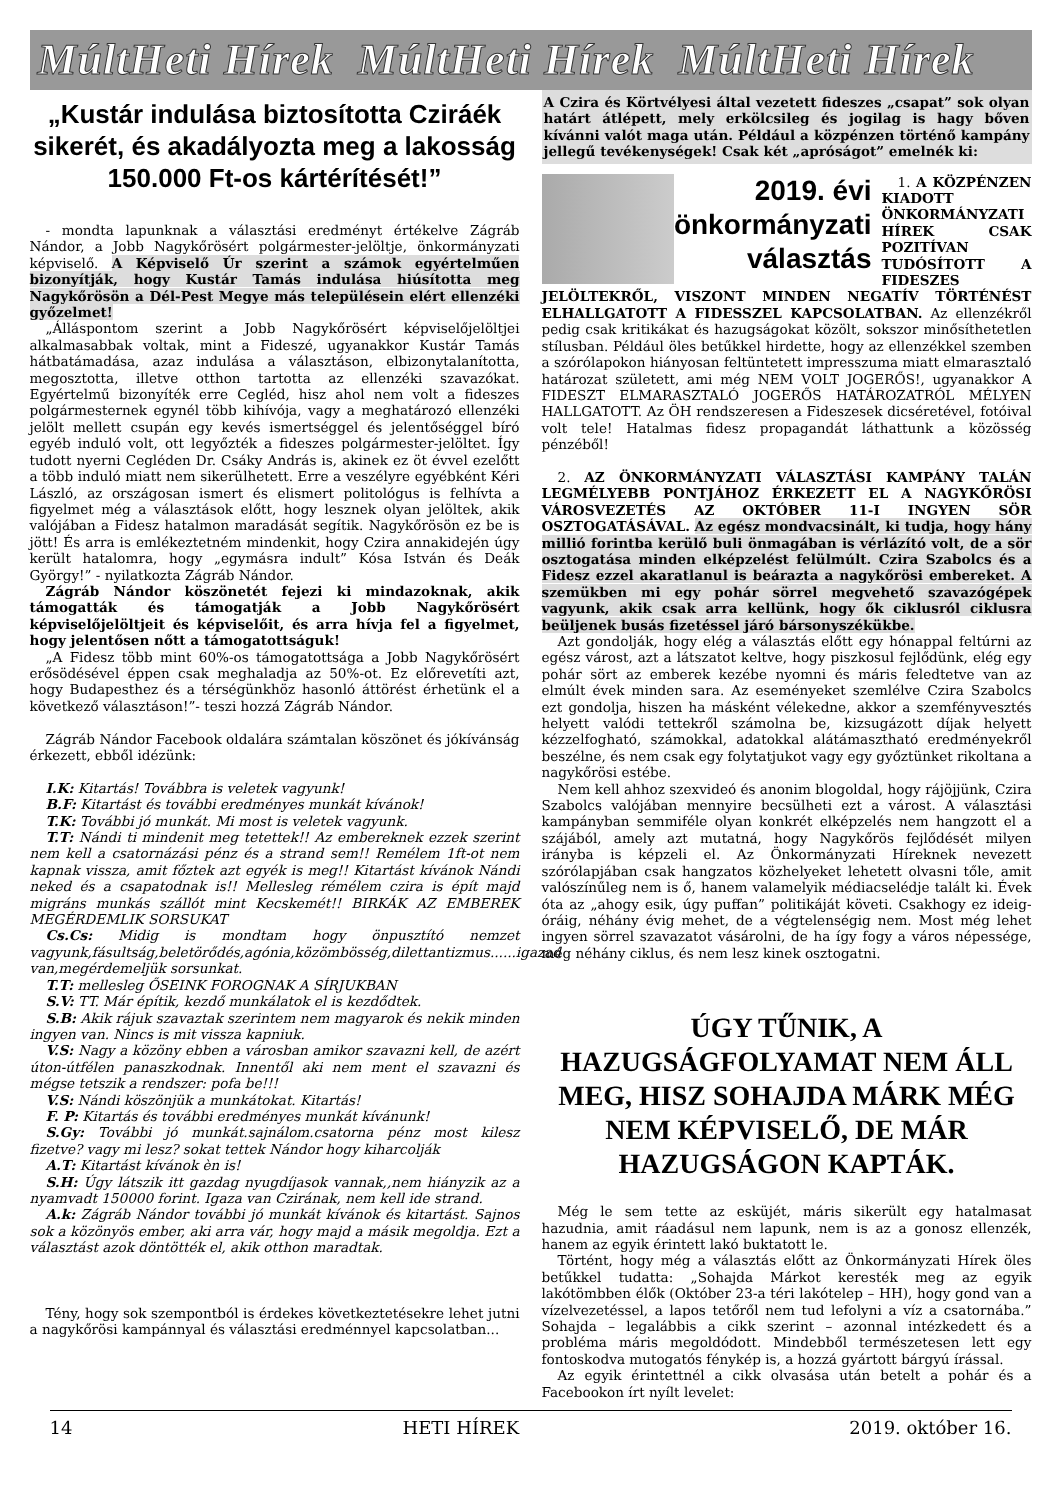MúltHeti Hírek MúltHeti Hírek MúltHeti Hírek
„Kustár indulása biztosította Cziráék sikerét, és akadályozta meg a lakosság 150.000 Ft-os kártérítését!”
- mondta lapunknak a választási eredményt értékelve Zágráb Nándor, a Jobb Nagykőrösért polgármester-jelöltje, önkormányzati képviselő. A Képviselő Úr szerint a számok egyértelműen bizonyítják, hogy Kustár Tamás indulása hiúsította meg Nagykőrösön a Dél-Pest Megye más településein elért ellenzéki győzelmet!
„Álláspontom szerint a Jobb Nagykőrösért képviselőjelöltjei alkalmasabbak voltak, mint a Fideszé, ugyanakkor Kustár Tamás hátbatámadása, azaz indulása a választáson, elbizonytalanította, megosztotta, illetve otthon tartotta az ellenzéki szavazókat. Egyértelmű bizonyíték erre Cegléd, hisz ahol nem volt a fideszes polgármesternek egynél több kihívója, vagy a meghatározó ellenzéki jelölt mellett csupán egy kevés ismertséggel és jelentőséggel bíró egyéb induló volt, ott legyőzték a fideszes polgármester-jelöltet. Így tudott nyerni Cegléden Dr. Csáky András is, akinek ez öt évvel ezelőtt a több induló miatt nem sikerülhetett. Erre a veszélyre egyébként Kéri László, az országosan ismert és elismert politológus is felhívta a figyelmet még a választások előtt, hogy lesznek olyan jelöltek, akik valójában a Fidesz hatalmon maradását segítik. Nagykőrösön ez be is jött! És arra is emlékeztetném mindenkit, hogy Czira annakidején úgy került hatalomra, hogy „egymásra indult” Kósa István és Deák György!” - nyilatkozta Zágráb Nándor.
Zágráb Nándor köszönetét fejezi ki mindazoknak, akik támogatták és támogatják a Jobb Nagykőrösért képviselőjelöltjeit és képviselőit, és arra hívja fel a figyelmet, hogy jelentősen nőtt a támogatottságuk!
„A Fidesz több mint 60%-os támogatottsága a Jobb Nagykőrösért erősödésével éppen csak meghaladja az 50%-ot. Ez előrevetíti azt, hogy Budapesthez és a térségünkhöz hasonló áttörést érhetünk el a következő választáson!”- teszi hozzá Zágráb Nándor.
Zágráb Nándor Facebook oldalára számtalan köszönet és jókívánság érkezett, ebből idézünk:
I.K: Kitartás! Továbbra is veletek vagyunk!
B.F: Kitartást és további eredményes munkát kívánok!
T.K: További jó munkát. Mi most is veletek vagyunk.
T.T: Nándi ti mindenit meg tetettek!! Az embereknek ezzek szerint nem kell a csatornázási pénz és a strand sem!! Remélem 1ft-ot nem kapnak vissza, amit főztek azt egyék is meg!! Kitartást kívánok Nándi neked és a csapatodnak is!! Mellesleg rémélem czira is épít majd migráns munkás szállót mint Kecskemét!! BIRKÁK AZ EMBEREK MEGÉRDEMLIK SORSUKAT
Cs.Cs: Midig is mondtam hogy önpusztító nemzet vagyunk,fásultság,beletörődés,agónia,közömbösség,dilettantizmus......igazad van,megérdemeljük sorsunkat.
T.T: mellesleg ŐSEINK FOROGNAK A SÍRJUKBAN
S.V: TT. Már építik, kezdő munkálatok el is kezdődtek.
S.B: Akik rájuk szavaztak szerintem nem magyarok és nekik minden ingyen van. Nincs is mit vissza kapniuk.
V.S: Nagy a közöny ebben a városban amikor szavazni kell, de azért úton-útfélen panaszkodnak. Innentől aki nem ment el szavazni és mégse tetszik a rendszer: pofa be!!!
V.S: Nándi köszönjük a munkátokat. Kitartás!
F. P: Kitartás és további eredményes munkát kívánunk!
S.Gy: További jó munkát.sajnálom.csatorna pénz most kilesz fizetve? vagy mi lesz? sokat tettek Nándor hogy kiharcolják
A.T: Kitartást kívánok èn is!
S.H: Úgy látszik itt gazdag nyugdíjasok vannak,,nem hiányzik az a nyamvadt 150000 forint. Igaza van Czirának, nem kell ide strand.
A.k: Zágráb Nándor további jó munkát kívánok és kitartást. Sajnos sok a közönyös ember, aki arra vár, hogy majd a másik megoldja. Ezt a választást azok döntötték el, akik otthon maradtak.
Tény, hogy sok szempontból is érdekes következtetésekre lehet jutni a nagykőrösi kampánnyal és választási eredménnyel kapcsolatban...
A Czira és Körtvélyesi által vezetett fideszes „csapat” sok olyan határt átlépett, mely erkölcsileg és jogilag is hagy bőven kívánni valót maga után. Például a közpénzen történő kampány jellegű tevékenységek! Csak két „apróságot” emelnék ki:
2019. évi
önkormányzati
választás
1. A KÖZPÉNZEN KIADOTT ÖNKORMÁNYZATI HÍREK CSAK POZITÍVAN TUDÓSÍTOTT A FIDESZES JELÖLTEKRŐL, VISZONT MINDEN NEGATÍV TÖRTÉNÉST ELHALLGATOTT A FIDESSZEL KAPCSOLATBAN. Az ellenzékről pedig csak kritikákat és hazugságokat közölt, sokszor minősíthetetlen stílusban. Például öles betűkkel hirdette, hogy az ellenzékkel szemben a szórólapokon hiányosan feltüntetett impresszuma miatt elmarasztaló határozat született, ami még NEM VOLT JOGERŐS!, ugyanakkor A FIDESZT ELMARASZTALÓ JOGERŐS HATÁROZATRÓL MÉLYEN HALLGATOTT. Az ÖH rendszeresen a Fideszesek dicséretével, fotóival volt tele! Hatalmas fidesz propagandát láthattunk a közösség pénzéből!
2. AZ ÖNKORMÁNYZATI VÁLASZTÁSI KAMPÁNY TALÁN LEGMÉLYEBB PONTJÁHOZ ÉRKEZETT EL A NAGYKŐRÖSI VÁROSVEZETÉS AZ OKTÓBER 11-I INGYEN SÖR OSZTOGATÁSÁVAL. Az egész mondvacsinált, ki tudja, hogy hány millió forintba kerülő buli önmagában is vérlázító volt, de a sör osztogatása minden elképzelést felülmúlt. Czira Szabolcs és a Fidesz ezzel akaratlanul is beárazta a nagykőrösi embereket. A szemükben mi egy pohár sörrel megvehető szavazógépek vagyunk, akik csak arra kellünk, hogy ők ciklusról ciklusra beüljenek busás fizetéssel járó bársonyszékükbe.
Azt gondolják, hogy elég a választás előtt egy hónappal feltúrni az egész várost, azt a látszatot keltve, hogy piszkosul fejlődünk, elég egy pohár sört az emberek kezébe nyomni és máris feledtetve van az elmúlt évek minden sara. Az eseményeket szemlélve Czira Szabolcs ezt gondolja, hiszen ha másként vélekedne, akkor a szemfényvesztés helyett valódi tettekről számolna be, kizsugázott díjak helyett kézzelfogható, számokkal, adatokkal alátámasztható eredményekről beszélne, és nem csak egy folytatjukot vagy egy győztünket rikoltana a nagykőrösi estébe.
Nem kell ahhoz szexvideó és anonim blogoldal, hogy rájöjjünk, Czira Szabolcs valójában mennyire becsülheti ezt a várost. A választási kampányban semmiféle olyan konkrét elképzelés nem hangzott el a szájából, amely azt mutatná, hogy Nagykőrös fejlődését milyen irányba is képzeli el. Az Önkormányzati Híreknek nevezett szórólapjában csak hangzatos közhelyeket lehetett olvasni tőle, amit valószínűleg nem is ő, hanem valamelyik médiacselédje talált ki. Évek óta az „ahogy esik, úgy puffan” politikáját követi. Csakhogy ez ideig-óráig, néhány évig mehet, de a végtelenségig nem. Most még lehet ingyen sörrel szavazatot vásárolni, de ha így fogy a város népessége, még néhány ciklus, és nem lesz kinek osztogatni.
ÚGY TŰNIK, A HAZUGSÁGFOLYAMAT NEM ÁLL MEG, HISZ SOHAJDA MÁRK MÉG NEM KÉPVISELŐ, DE MÁR HAZUGSÁGON KAPTÁK.
Még le sem tette az esküjét, máris sikerült egy hatalmasat hazudnia, amit ráadásul nem lapunk, nem is az a gonosz ellenzék, hanem az egyik érintett lakó buktatott le.
Történt, hogy még a választás előtt az Önkormányzati Hírek öles betűkkel tudatta: „Sohajda Márkot keresték meg az egyik lakótömbben élők (Október 23-a téri lakótelep – HH), hogy gond van a vízelvezetéssel, a lapos tetőről nem tud lefolyni a víz a csatornába.” Sohajda – legalábbis a cikk szerint – azonnal intézkedett és a probléma máris megoldódott. Mindebből természetesen lett egy fontoskodva mutogatós fénykép is, a hozzá gyártott bárgyú írással.
Az egyik érintettnél a cikk olvasása után betelt a pohár és a Facebookon írt nyílt levelet:
14 HETI HÍREK 2019. október 16.